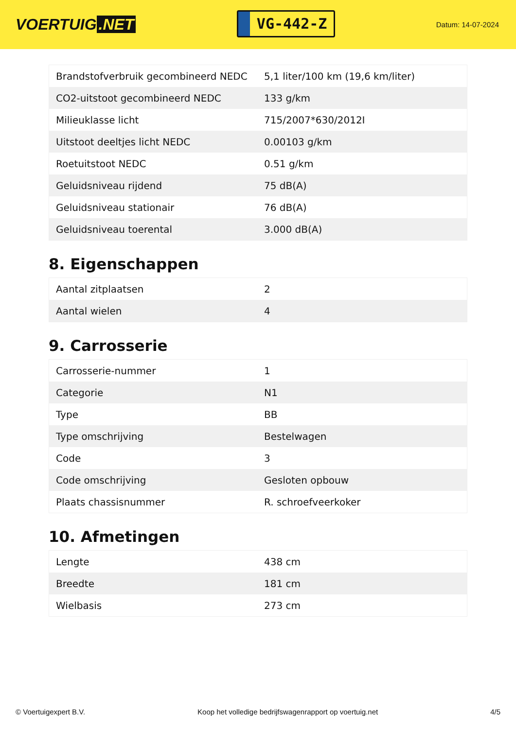VOERTUIG.NET
VG-442-Z
Datum: 14-07-2024
| Brandstofverbruik gecombineerd NEDC | 5,1 liter/100 km (19,6 km/liter) |
| CO2-uitstoot gecombineerd NEDC | 133 g/km |
| Milieuklasse licht | 715/2007*630/2012I |
| Uitstoot deeltjes licht NEDC | 0.00103 g/km |
| Roetuitstoot NEDC | 0.51 g/km |
| Geluidsniveau rijdend | 75 dB(A) |
| Geluidsniveau stationair | 76 dB(A) |
| Geluidsniveau toerental | 3.000 dB(A) |
8. Eigenschappen
| Aantal zitplaatsen | 2 |
| Aantal wielen | 4 |
9. Carrosserie
| Carrosserie-nummer | 1 |
| Categorie | N1 |
| Type | BB |
| Type omschrijving | Bestelwagen |
| Code | 3 |
| Code omschrijving | Gesloten opbouw |
| Plaats chassisnummer | R. schroefveerkoker |
10. Afmetingen
| Lengte | 438 cm |
| Breedte | 181 cm |
| Wielbasis | 273 cm |
© Voertuigexpert B.V. Koop het volledige bedrijfswagenrapport op voertuig.net 4/5